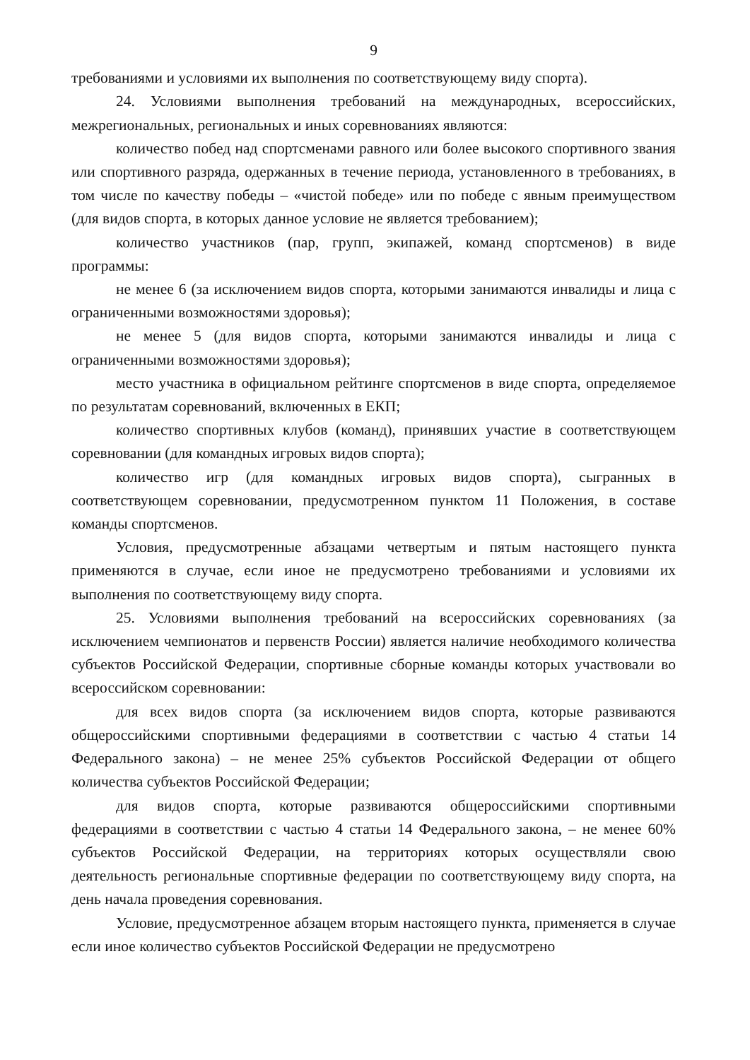9
требованиями и условиями их выполнения по соответствующему виду спорта).
24. Условиями выполнения требований на международных, всероссийских, межрегиональных, региональных и иных соревнованиях являются:
количество побед над спортсменами равного или более высокого спортивного звания или спортивного разряда, одержанных в течение периода, установленного в требованиях, в том числе по качеству победы – «чистой победе» или по победе с явным преимуществом (для видов спорта, в которых данное условие не является требованием);
количество участников (пар, групп, экипажей, команд спортсменов) в виде программы:
не менее 6 (за исключением видов спорта, которыми занимаются инвалиды и лица с ограниченными возможностями здоровья);
не менее 5 (для видов спорта, которыми занимаются инвалиды и лица с ограниченными возможностями здоровья);
место участника в официальном рейтинге спортсменов в виде спорта, определяемое по результатам соревнований, включенных в ЕКП;
количество спортивных клубов (команд), принявших участие в соответствующем соревновании (для командных игровых видов спорта);
количество игр (для командных игровых видов спорта), сыгранных в соответствующем соревновании, предусмотренном пунктом 11 Положения, в составе команды спортсменов.
Условия, предусмотренные абзацами четвертым и пятым настоящего пункта применяются в случае, если иное не предусмотрено требованиями и условиями их выполнения по соответствующему виду спорта.
25. Условиями выполнения требований на всероссийских соревнованиях (за исключением чемпионатов и первенств России) является наличие необходимого количества субъектов Российской Федерации, спортивные сборные команды которых участвовали во всероссийском соревновании:
для всех видов спорта (за исключением видов спорта, которые развиваются общероссийскими спортивными федерациями в соответствии с частью 4 статьи 14 Федерального закона) – не менее 25% субъектов Российской Федерации от общего количества субъектов Российской Федерации;
для видов спорта, которые развиваются общероссийскими спортивными федерациями в соответствии с частью 4 статьи 14 Федерального закона, – не менее 60% субъектов Российской Федерации, на территориях которых осуществляли свою деятельность региональные спортивные федерации по соответствующему виду спорта, на день начала проведения соревнования.
Условие, предусмотренное абзацем вторым настоящего пункта, применяется в случае если иное количество субъектов Российской Федерации не предусмотрено